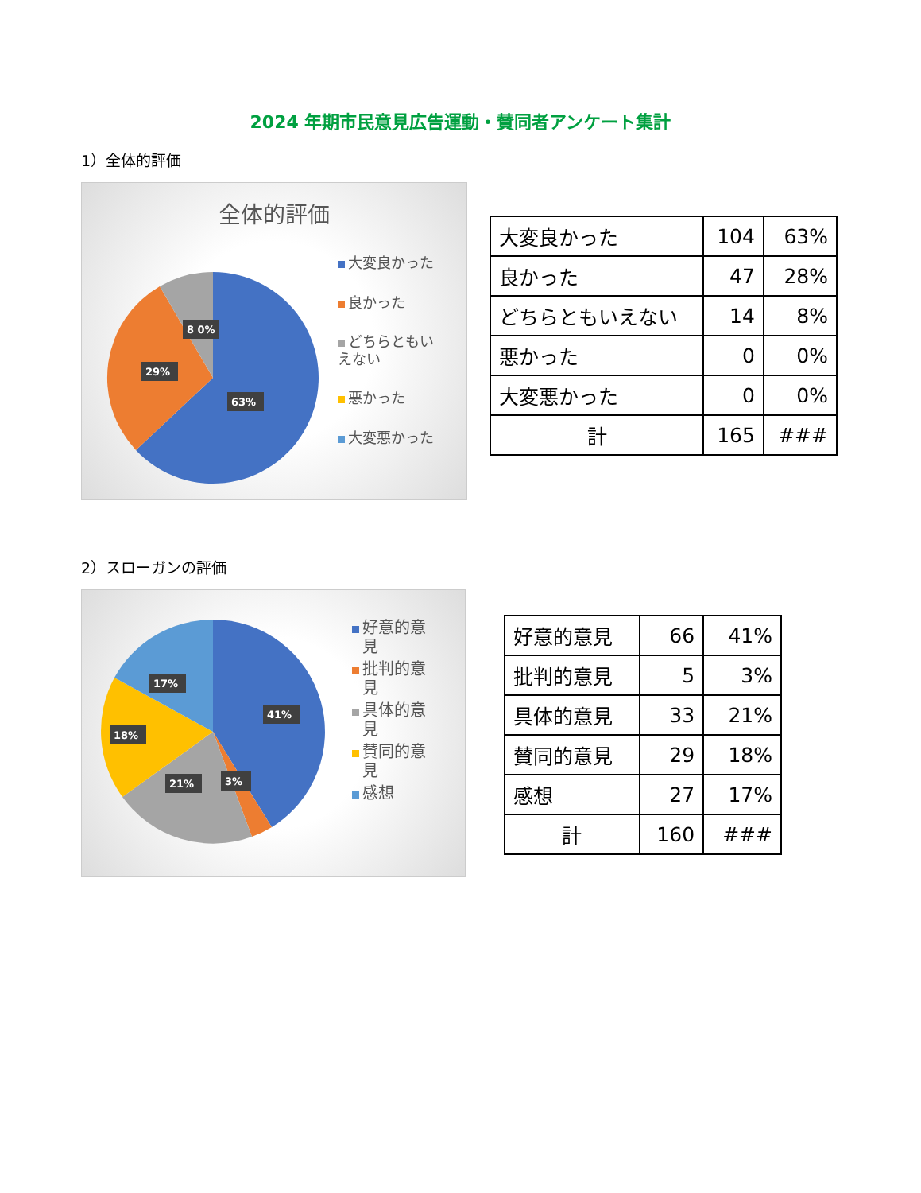2024 年期市民意見広告運動・賛同者アンケート集計
1）全体的評価
全体的評価
63%
29%
8 0%
大変良かった
良かった
どちらともい
えない
悪かった
大変悪かった
| 大変良かった | 104 | 63% |
| 良かった | 47 | 28% |
| どちらともいえない | 14 | 8% |
| 悪かった | 0 | 0% |
| 大変悪かった | 0 | 0% |
| 計 | 165 | ### |
2）スローガンの評価
41%
18%
17%
21%
3%
好意的意
見
批判的意
見
具体的意
見
賛同的意
見
感想
| 好意的意見 | 66 | 41% |
| 批判的意見 | 5 | 3% |
| 具体的意見 | 33 | 21% |
| 賛同的意見 | 29 | 18% |
| 感想 | 27 | 17% |
| 計 | 160 | ### |